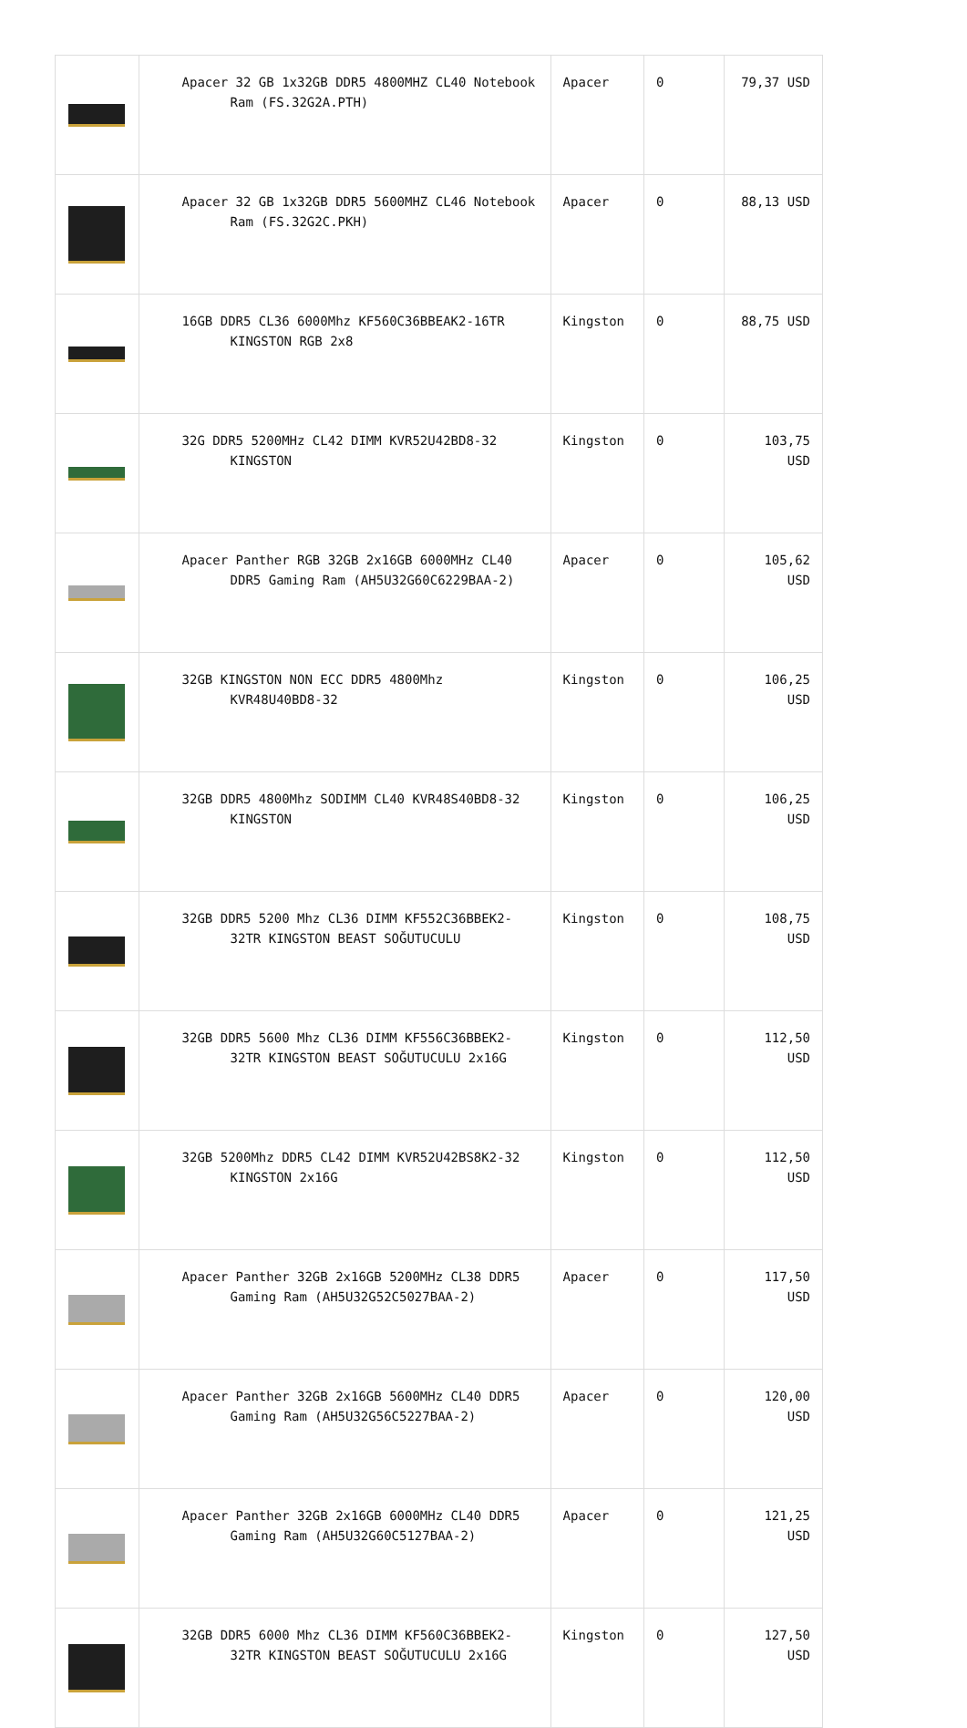| | Apacer 32 GB 1x32GB DDR5 4800MHZ CL40 Notebook Ram (FS.32G2A.PTH) | Apacer | 0 | 79,37 USD |
| | Apacer 32 GB 1x32GB DDR5 5600MHZ CL46 Notebook Ram (FS.32G2C.PKH) | Apacer | 0 | 88,13 USD |
| | 16GB DDR5 CL36 6000Mhz KF560C36BBEAK2-16TR KINGSTON RGB 2x8 | Kingston | 0 | 88,75 USD |
| | 32G DDR5 5200MHz CL42 DIMM KVR52U42BD8-32 KINGSTON | Kingston | 0 | 103,75 USD |
| | Apacer Panther RGB 32GB 2x16GB 6000MHz CL40 DDR5 Gaming Ram (AH5U32G60C6229BAA-2) | Apacer | 0 | 105,62 USD |
| | 32GB KINGSTON NON ECC DDR5 4800Mhz KVR48U40BD8-32 | Kingston | 0 | 106,25 USD |
| | 32GB DDR5 4800Mhz SODIMM CL40 KVR48S40BD8-32 KINGSTON | Kingston | 0 | 106,25 USD |
| | 32GB DDR5 5200 Mhz CL36 DIMM KF552C36BBEK2-32TR KINGSTON BEAST SOĞUTUCULU | Kingston | 0 | 108,75 USD |
| | 32GB DDR5 5600 Mhz CL36 DIMM KF556C36BBEK2-32TR KINGSTON BEAST SOĞUTUCULU 2x16G | Kingston | 0 | 112,50 USD |
| | 32GB 5200Mhz DDR5 CL42 DIMM KVR52U42BS8K2-32 KINGSTON 2x16G | Kingston | 0 | 112,50 USD |
| | Apacer Panther 32GB 2x16GB 5200MHz CL38 DDR5 Gaming Ram (AH5U32G52C5027BAA-2) | Apacer | 0 | 117,50 USD |
| | Apacer Panther 32GB 2x16GB 5600MHz CL40 DDR5 Gaming Ram (AH5U32G56C5227BAA-2) | Apacer | 0 | 120,00 USD |
| | Apacer Panther 32GB 2x16GB 6000MHz CL40 DDR5 Gaming Ram (AH5U32G60C5127BAA-2) | Apacer | 0 | 121,25 USD |
| | 32GB DDR5 6000 Mhz CL36 DIMM KF560C36BBEK2-32TR KINGSTON BEAST SOĞUTUCULU 2x16G | Kingston | 0 | 127,50 USD |